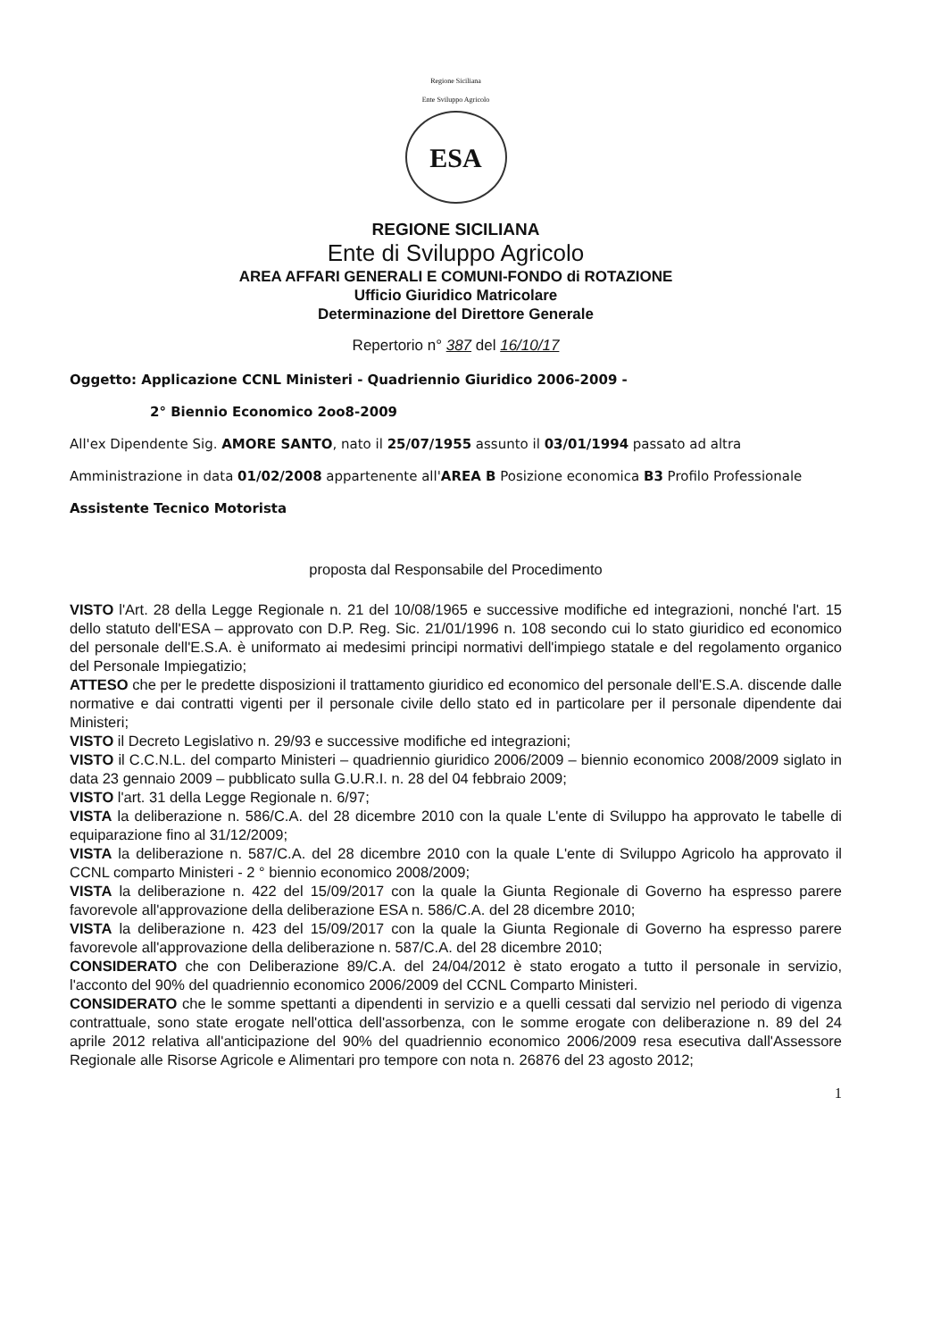Regione Siciliana
Ente Sviluppo Agricolo
ESA
REGIONE SICILIANA
Ente di Sviluppo Agricolo
AREA AFFARI GENERALI E COMUNI-FONDO di ROTAZIONE
Ufficio Giuridico Matricolare
Determinazione del Direttore Generale
Repertorio n° 387 del 16/10/17
Oggetto: Applicazione CCNL Ministeri - Quadriennio Giuridico 2006-2009 -
2° Biennio Economico 2oo8-2009
All'ex Dipendente Sig. AMORE SANTO, nato il 25/07/1955 assunto il 03/01/1994 passato ad altra Amministrazione in data 01/02/2008 appartenente all'AREA B Posizione economica B3 Profilo Professionale Assistente Tecnico Motorista
proposta dal Responsabile del Procedimento
VISTO l'Art. 28 della Legge Regionale n. 21 del 10/08/1965 e successive modifiche ed integrazioni, nonché l'art. 15 dello statuto dell'ESA – approvato con D.P. Reg. Sic. 21/01/1996 n. 108 secondo cui lo stato giuridico ed economico del personale dell'E.S.A. è uniformato ai medesimi principi normativi dell'impiego statale e del regolamento organico del Personale Impiegatizio;
ATTESO che per le predette disposizioni il trattamento giuridico ed economico del personale dell'E.S.A. discende dalle normative e dai contratti vigenti per il personale civile dello stato ed in particolare per il personale dipendente dai Ministeri;
VISTO il Decreto Legislativo n. 29/93 e successive modifiche ed integrazioni;
VISTO il C.C.N.L. del comparto Ministeri – quadriennio giuridico 2006/2009 – biennio economico 2008/2009 siglato in data 23 gennaio 2009 – pubblicato sulla G.U.R.I. n. 28 del 04 febbraio 2009;
VISTO l'art. 31 della Legge Regionale n. 6/97;
VISTA la deliberazione n. 586/C.A. del 28 dicembre 2010 con la quale L'ente di Sviluppo ha approvato le tabelle di equiparazione fino al 31/12/2009;
VISTA la deliberazione n. 587/C.A. del 28 dicembre 2010 con la quale L'ente di Sviluppo Agricolo ha approvato il CCNL comparto Ministeri - 2 ° biennio economico 2008/2009;
VISTA la deliberazione n. 422 del 15/09/2017 con la quale la Giunta Regionale di Governo ha espresso parere favorevole all'approvazione della deliberazione ESA n. 586/C.A. del 28 dicembre 2010;
VISTA la deliberazione n. 423 del 15/09/2017 con la quale la Giunta Regionale di Governo ha espresso parere favorevole all'approvazione della deliberazione n. 587/C.A. del 28 dicembre 2010;
CONSIDERATO che con Deliberazione 89/C.A. del 24/04/2012 è stato erogato a tutto il personale in servizio, l'acconto del 90% del quadriennio economico 2006/2009 del CCNL Comparto Ministeri.
CONSIDERATO che le somme spettanti a dipendenti in servizio e a quelli cessati dal servizio nel periodo di vigenza contrattuale, sono state erogate nell'ottica dell'assorbenza, con le somme erogate con deliberazione n. 89 del 24 aprile 2012 relativa all'anticipazione del 90% del quadriennio economico 2006/2009 resa esecutiva dall'Assessore Regionale alle Risorse Agricole e Alimentari pro tempore con nota n. 26876 del 23 agosto 2012;
1